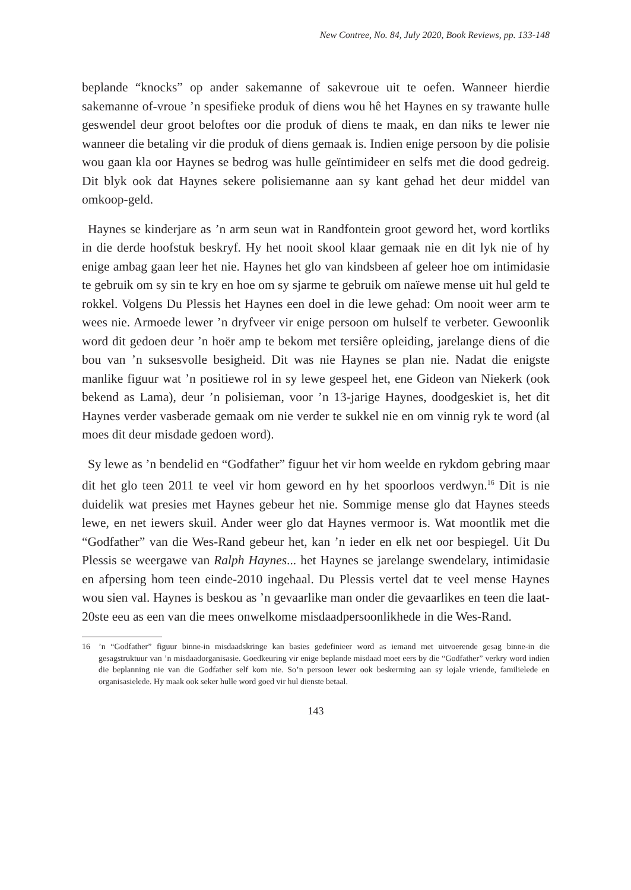New Contree, No. 84, July 2020, Book Reviews, pp. 133-148
beplande “knocks” op ander sakemanne of sakevroue uit te oefen. Wanneer hierdie sakemanne of-vroue ’n spesifieke produk of diens wou hê het Haynes en sy trawante hulle geswendel deur groot beloftes oor die produk of diens te maak, en dan niks te lewer nie wanneer die betaling vir die produk of diens gemaak is. Indien enige persoon by die polisie wou gaan kla oor Haynes se bedrog was hulle geïntimideer en selfs met die dood gedreig. Dit blyk ook dat Haynes sekere polisiemanne aan sy kant gehad het deur middel van omkoop-geld.
Haynes se kinderjare as ’n arm seun wat in Randfontein groot geword het, word kortliks in die derde hoofstuk beskryf. Hy het nooit skool klaar gemaak nie en dit lyk nie of hy enige ambag gaan leer het nie. Haynes het glo van kindsbeen af geleer hoe om intimidasie te gebruik om sy sin te kry en hoe om sy sjarme te gebruik om naïewe mense uit hul geld te rokkel. Volgens Du Plessis het Haynes een doel in die lewe gehad: Om nooit weer arm te wees nie. Armoede lewer ’n dryfveer vir enige persoon om hulself te verbeter. Gewoonlik word dit gedoen deur ’n hoër amp te bekom met tersiêre opleiding, jarelange diens of die bou van ’n suksesvolle besigheid. Dit was nie Haynes se plan nie. Nadat die enigste manlike figuur wat ’n positiewe rol in sy lewe gespeel het, ene Gideon van Niekerk (ook bekend as Lama), deur ’n polisieman, voor ’n 13-jarige Haynes, doodgeskiet is, het dit Haynes verder vasberade gemaak om nie verder te sukkel nie en om vinnig ryk te word (al moes dit deur misdade gedoen word).
Sy lewe as ’n bendelid en “Godfather” figuur het vir hom weelde en rykdom gebring maar dit het glo teen 2011 te veel vir hom geword en hy het spoorloos verdwyn.<sup>16</sup> Dit is nie duidelik wat presies met Haynes gebeur het nie. Sommige mense glo dat Haynes steeds lewe, en net iewers skuil. Ander weer glo dat Haynes vermoor is. Wat moontlik met die “Godfather” van die Wes-Rand gebeur het, kan ’n ieder en elk net oor bespiegel. Uit Du Plessis se weergawe van Ralph Haynes... het Haynes se jarelange swendelary, intimidasie en afpersing hom teen einde-2010 ingehaal. Du Plessis vertel dat te veel mense Haynes wou sien val. Haynes is beskou as ’n gevaarlike man onder die gevaarlikes en teen die laat-20ste eeu as een van die mees onwelkome misdaadpersoonlikhede in die Wes-Rand.
16 ’n “Godfather” figuur binne-in misdaadskringe kan basies gedefinieer word as iemand met uitvoerende gesag binne-in die gesagstruktuur van ’n misdaadorganisasie. Goedkeuring vir enige beplande misdaad moet eers by die “Godfather” verkry word indien die beplanning nie van die Godfather self kom nie. So’n persoon lewer ook beskerming aan sy lojale vriende, familielede en organisasielede. Hy maak ook seker hulle word goed vir hul dienste betaal.
143